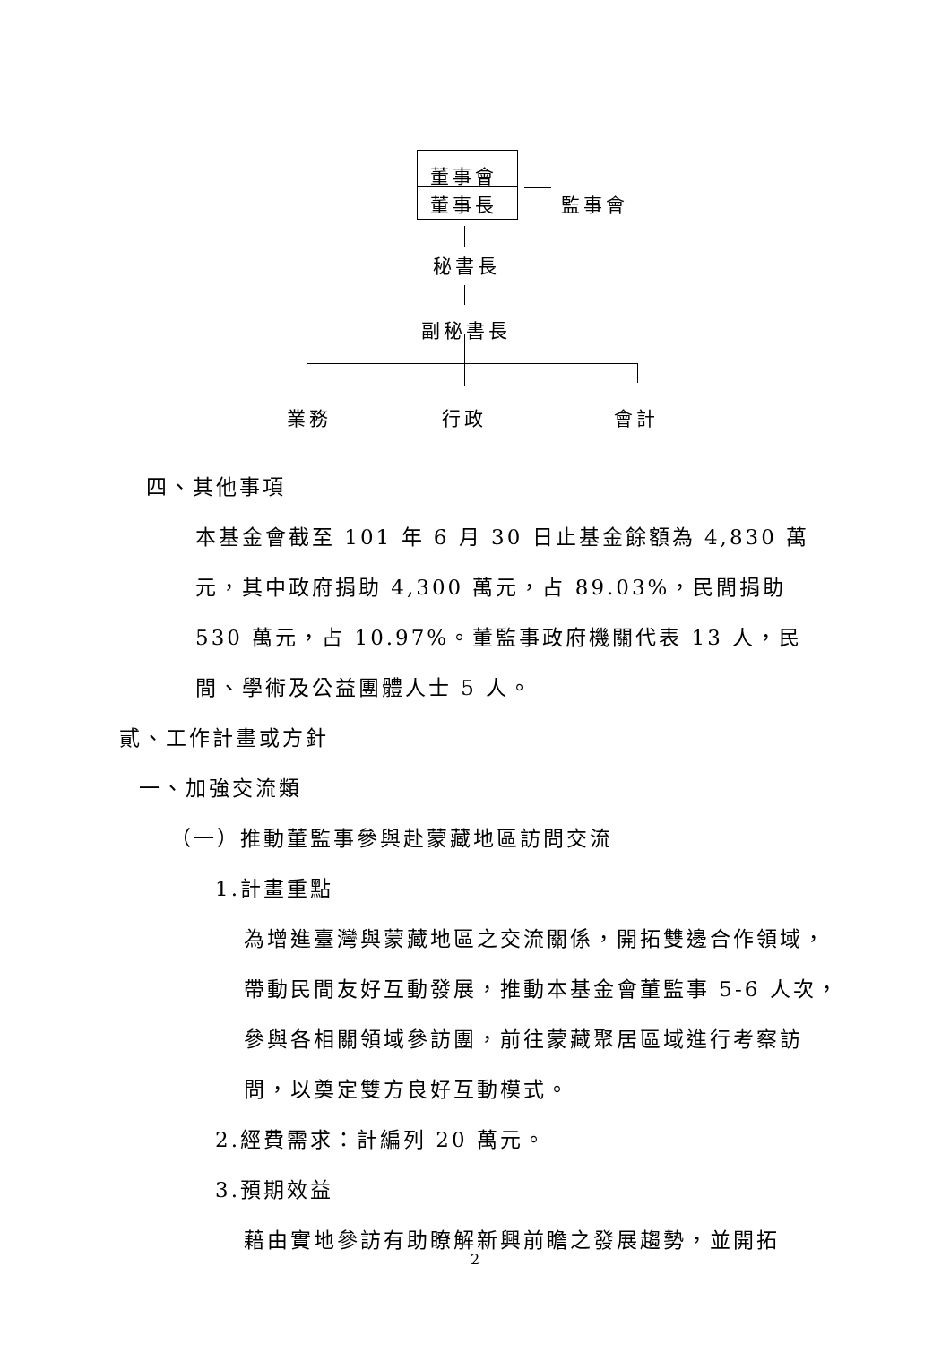董事會
董事長 監事會
秘書長
副秘書長
業務 行政 會計
四、其他事項
本基金會截至 101 年 6 月 30 日止基金餘額為 4,830 萬元，其中政府捐助 4,300 萬元，占 89.03%，民間捐助 530 萬元，占 10.97%。董監事政府機關代表 13 人，民間、學術及公益團體人士 5 人。
貳、工作計畫或方針
一、加強交流類
（一）推動董監事參與赴蒙藏地區訪問交流
1.計畫重點
為增進臺灣與蒙藏地區之交流關係，開拓雙邊合作領域，帶動民間友好互動發展，推動本基金會董監事 5-6 人次，參與各相關領域參訪團，前往蒙藏聚居區域進行考察訪問，以奠定雙方良好互動模式。
2.經費需求：計編列 20 萬元。
3.預期效益
藉由實地參訪有助瞭解新興前瞻之發展趨勢，並開拓
2